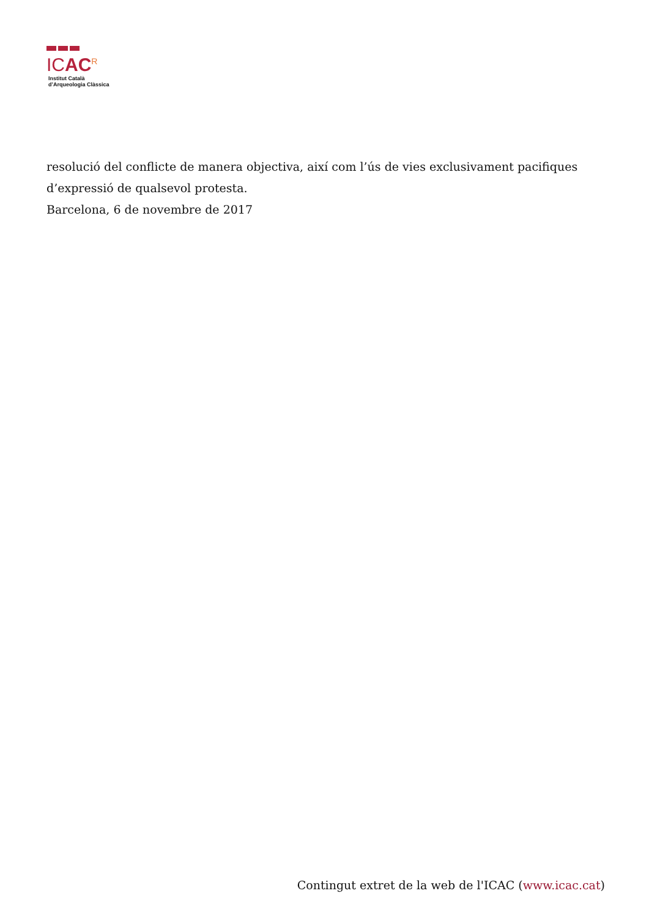ICAC<sup>R</sup>
Institut Català
d’Arqueologia Clàssica
resolució del conflicte de manera objectiva, així com l’ús de vies exclusivament pacifiques d’expressió de qualsevol protesta.
Barcelona, 6 de novembre de 2017
Contingut extret de la web de l'ICAC (www.icac.cat)